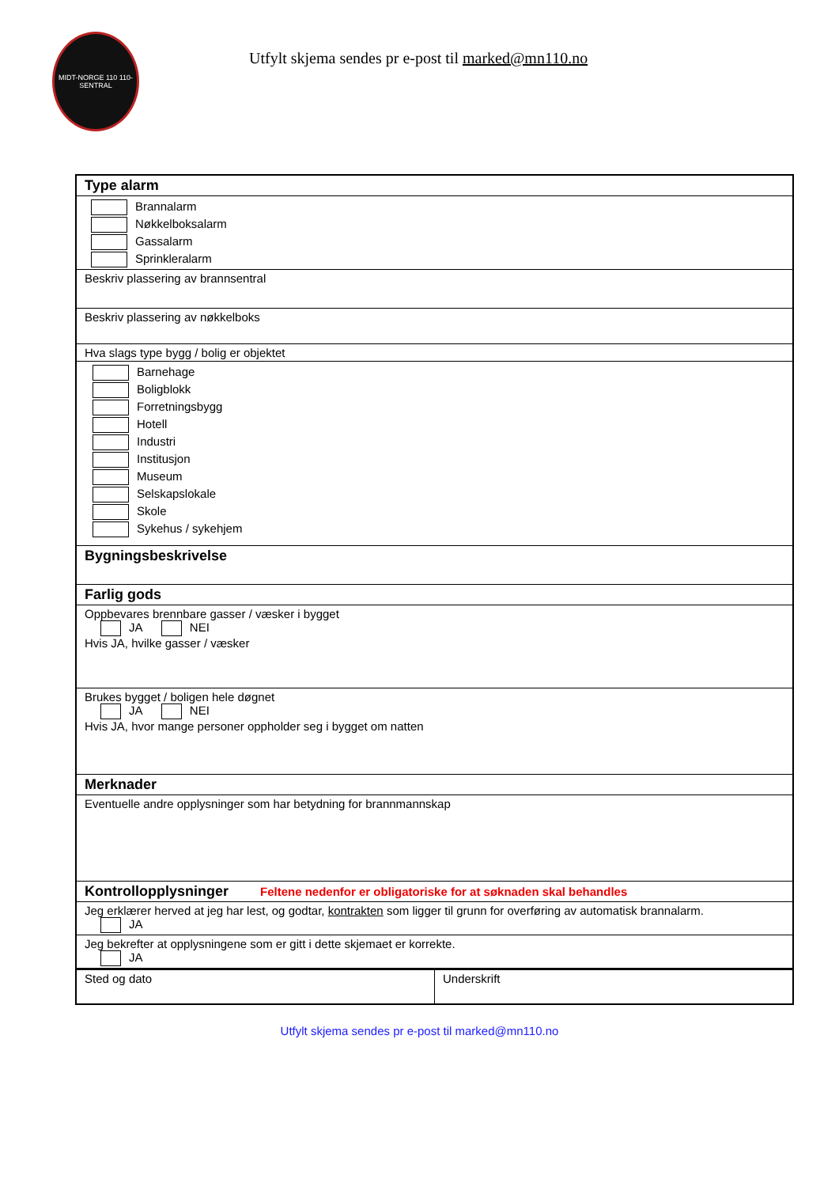MIDT-NORGE 110 110-SENTRAL
Utfylt skjema sendes pr e-post til marked@mn110.no
| Type alarm |
| Brannalarm Nøkkelboksalarm Gassalarm Sprinkleralarm |
| Beskriv plassering av brannsentral |
| Beskriv plassering av nøkkelboks |
| Hva slags type bygg / bolig er objektet |
| Barnehage Boligblokk Forretningsbygg Hotell Industri Institusjon Museum Selskapslokale Skole Sykehus / sykehjem |
| Bygningsbeskrivelse |
| Farlig gods |
| Oppbevares brennbare gasser / væsker i bygget JA NEI Hvis JA, hvilke gasser / væsker |
| Brukes bygget / boligen hele døgnet JA NEI Hvis JA, hvor mange personer oppholder seg i bygget om natten |
| Merknader |
| Eventuelle andre opplysninger som har betydning for brannmannskap |
| Kontrollopplysninger Feltene nedenfor er obligatoriske for at søknaden skal behandles |
| Jeg erklærer herved at jeg har lest, og godtar, kontrakten som ligger til grunn for overføring av automatisk brannalarm. JA |
| Jeg bekrefter at opplysningene som er gitt i dette skjemaet er korrekte. JA |
| Sted og dato | Underskrift |
Utfylt skjema sendes pr e-post til marked@mn110.no